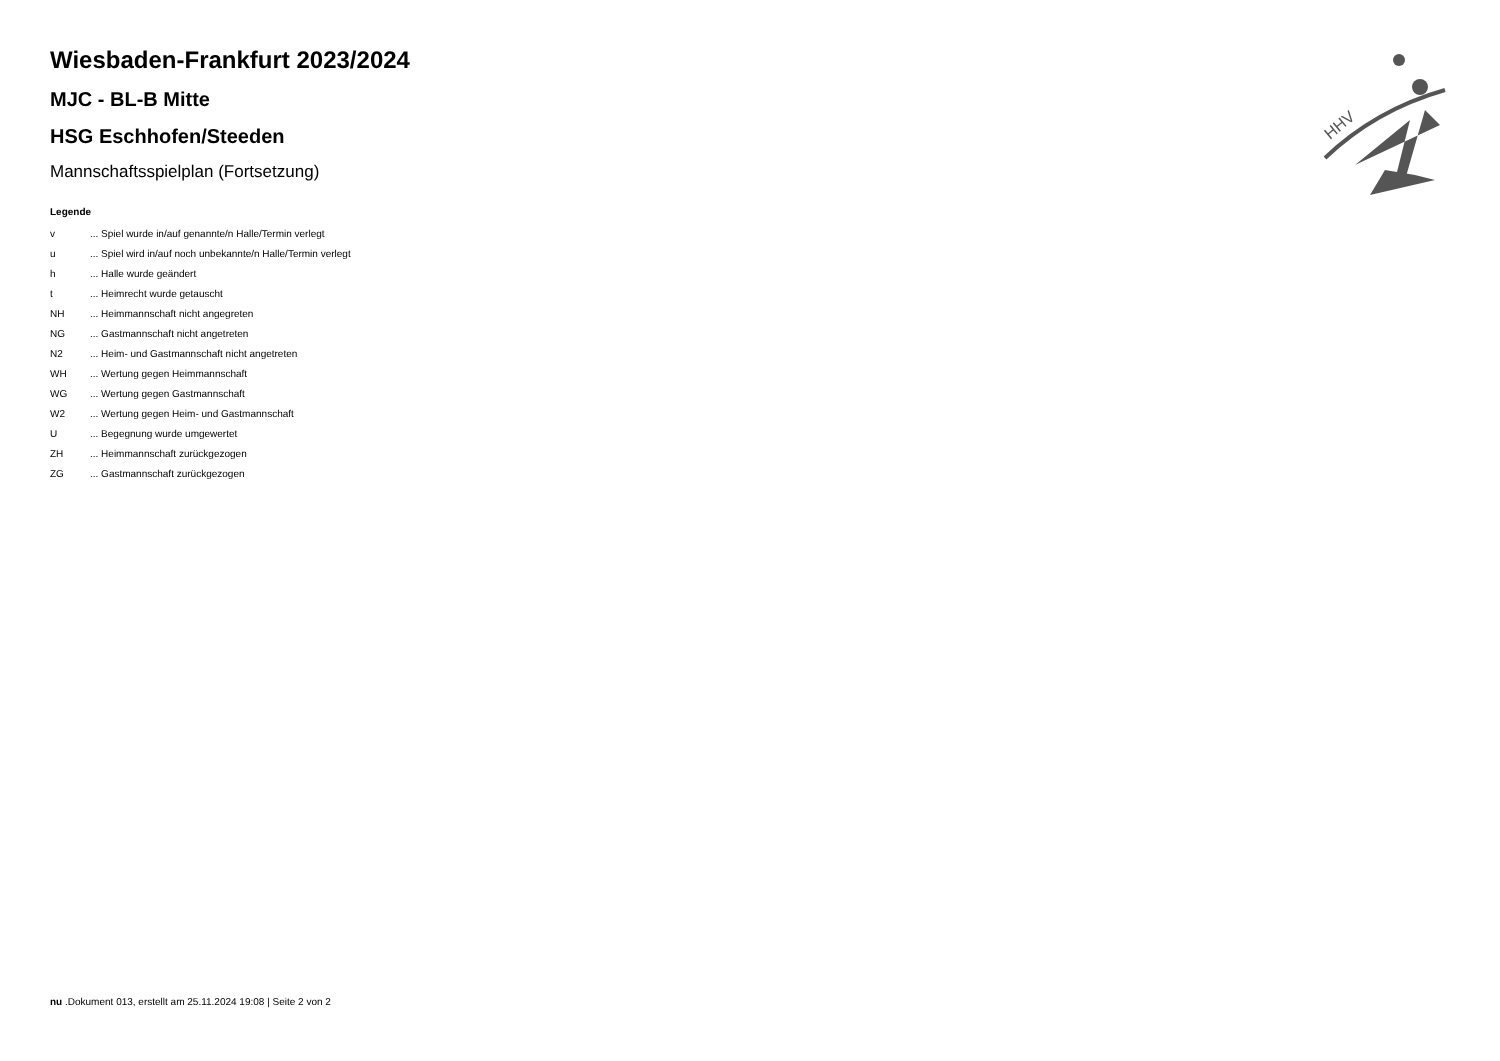HHV
Wiesbaden-Frankfurt 2023/2024
MJC - BL-B Mitte
HSG Eschhofen/Steeden
Mannschaftsspielplan (Fortsetzung)
Legende
| v | ... Spiel wurde in/auf genannte/n Halle/Termin verlegt |
| u | ... Spiel wird in/auf noch unbekannte/n Halle/Termin verlegt |
| h | ... Halle wurde geändert |
| t | ... Heimrecht wurde getauscht |
| NH | ... Heimmannschaft nicht angegreten |
| NG | ... Gastmannschaft nicht angetreten |
| N2 | ... Heim- und Gastmannschaft nicht angetreten |
| WH | ... Wertung gegen Heimmannschaft |
| WG | ... Wertung gegen Gastmannschaft |
| W2 | ... Wertung gegen Heim- und Gastmannschaft |
| U | ... Begegnung wurde umgewertet |
| ZH | ... Heimmannschaft zurückgezogen |
| ZG | ... Gastmannschaft zurückgezogen |
nu .Dokument 013, erstellt am 25.11.2024 19:08 | Seite 2 von 2